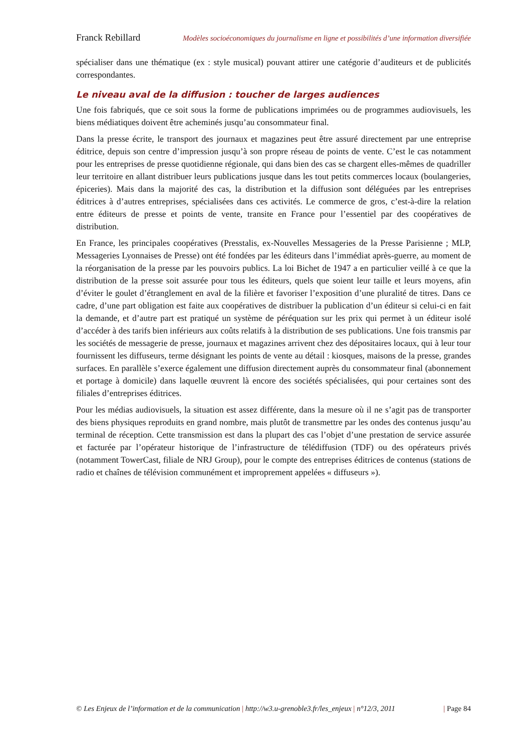Franck Rebillard Modèles socioéconomiques du journalisme en ligne et possibilités d’une information diversifiée
spécialiser dans une thématique (ex : style musical) pouvant attirer une catégorie d’auditeurs et de publicités correspondantes.
Le niveau aval de la diffusion : toucher de larges audiences
Une fois fabriqués, que ce soit sous la forme de publications imprimées ou de programmes audiovisuels, les biens médiatiques doivent être acheminés jusqu’au consommateur final.
Dans la presse écrite, le transport des journaux et magazines peut être assuré directement par une entreprise éditrice, depuis son centre d’impression jusqu’à son propre réseau de points de vente. C’est le cas notamment pour les entreprises de presse quotidienne régionale, qui dans bien des cas se chargent elles-mêmes de quadriller leur territoire en allant distribuer leurs publications jusque dans les tout petits commerces locaux (boulangeries, épiceries). Mais dans la majorité des cas, la distribution et la diffusion sont déléguées par les entreprises éditrices à d’autres entreprises, spécialisées dans ces activités. Le commerce de gros, c’est-à-dire la relation entre éditeurs de presse et points de vente, transite en France pour l’essentiel par des coopératives de distribution.
En France, les principales coopératives (Presstalis, ex-Nouvelles Messageries de la Presse Parisienne ; MLP, Messageries Lyonnaises de Presse) ont été fondées par les éditeurs dans l’immédiat après-guerre, au moment de la réorganisation de la presse par les pouvoirs publics. La loi Bichet de 1947 a en particulier veillé à ce que la distribution de la presse soit assurée pour tous les éditeurs, quels que soient leur taille et leurs moyens, afin d’éviter le goulet d’étranglement en aval de la filière et favoriser l’exposition d’une pluralité de titres. Dans ce cadre, d’une part obligation est faite aux coopératives de distribuer la publication d’un éditeur si celui-ci en fait la demande, et d’autre part est pratiqué un système de péréquation sur les prix qui permet à un éditeur isolé d’accéder à des tarifs bien inférieurs aux coûts relatifs à la distribution de ses publications. Une fois transmis par les sociétés de messagerie de presse, journaux et magazines arrivent chez des dépositaires locaux, qui à leur tour fournissent les diffuseurs, terme désignant les points de vente au détail : kiosques, maisons de la presse, grandes surfaces. En parallèle s’exerce également une diffusion directement auprès du consommateur final (abonnement et portage à domicile) dans laquelle œuvrent là encore des sociétés spécialisées, qui pour certaines sont des filiales d’entreprises éditrices.
Pour les médias audiovisuels, la situation est assez différente, dans la mesure où il ne s’agit pas de transporter des biens physiques reproduits en grand nombre, mais plutôt de transmettre par les ondes des contenus jusqu’au terminal de réception. Cette transmission est dans la plupart des cas l’objet d’une prestation de service assurée et facturée par l’opérateur historique de l’infrastructure de télédiffusion (TDF) ou des opérateurs privés (notamment TowerCast, filiale de NRJ Group), pour le compte des entreprises éditrices de contenus (stations de radio et chaînes de télévision communément et improprement appelées « diffuseurs »).
© Les Enjeux de l’information et de la communication | http://w3.u-grenoble3.fr/les_enjeux | n°12/3, 2011 | Page 84